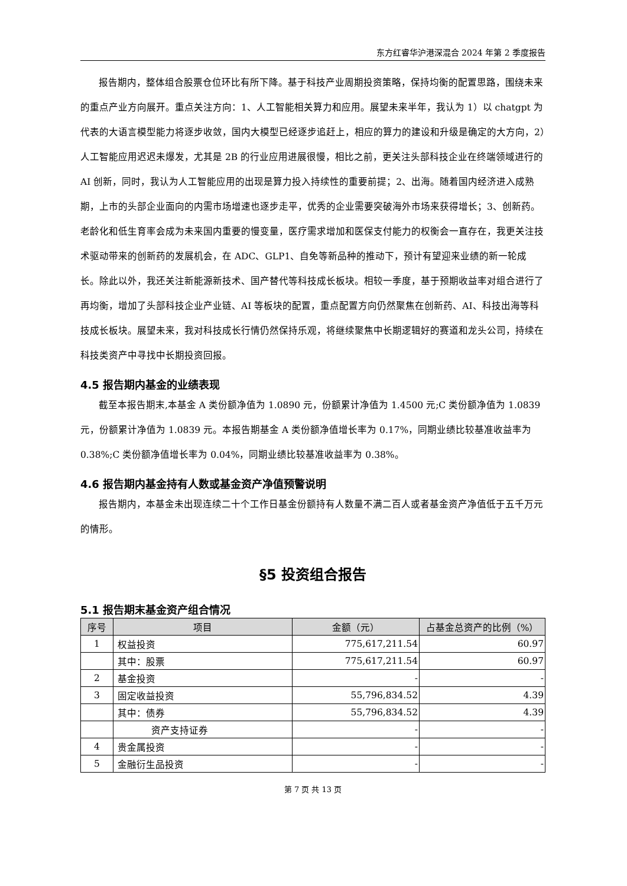东方红睿华沪港深混合 2024 年第 2 季度报告
报告期内，整体组合股票仓位环比有所下降。基于科技产业周期投资策略，保持均衡的配置思路，围绕未来的重点产业方向展开。重点关注方向：1、人工智能相关算力和应用。展望未来半年，我认为 1）以 chatgpt 为代表的大语言模型能力将逐步收敛，国内大模型已经逐步追赶上，相应的算力的建设和升级是确定的大方向，2）人工智能应用迟迟未爆发，尤其是 2B 的行业应用进展很慢，相比之前，更关注头部科技企业在终端领域进行的 AI 创新，同时，我认为人工智能应用的出现是算力投入持续性的重要前提；2、出海。随着国内经济进入成熟期，上市的头部企业面向的内需市场增速也逐步走平，优秀的企业需要突破海外市场来获得增长；3、创新药。老龄化和低生育率会成为未来国内重要的慢变量，医疗需求增加和医保支付能力的权衡会一直存在，我更关注技术驱动带来的创新药的发展机会，在 ADC、GLP1、自免等新品种的推动下，预计有望迎来业绩的新一轮成长。除此以外，我还关注新能源新技术、国产替代等科技成长板块。相较一季度，基于预期收益率对组合进行了再均衡，增加了头部科技企业产业链、AI 等板块的配置，重点配置方向仍然聚焦在创新药、AI、科技出海等科技成长板块。展望未来，我对科技成长行情仍然保持乐观，将继续聚焦中长期逻辑好的赛道和龙头公司，持续在科技类资产中寻找中长期投资回报。
4.5 报告期内基金的业绩表现
截至本报告期末,本基金 A 类份额净值为 1.0890 元，份额累计净值为 1.4500 元;C 类份额净值为 1.0839 元，份额累计净值为 1.0839 元。本报告期基金 A 类份额净值增长率为 0.17%，同期业绩比较基准收益率为 0.38%;C 类份额净值增长率为 0.04%，同期业绩比较基准收益率为 0.38%。
4.6 报告期内基金持有人数或基金资产净值预警说明
报告期内，本基金未出现连续二十个工作日基金份额持有人数量不满二百人或者基金资产净值低于五千万元的情形。
§5 投资组合报告
5.1 报告期末基金资产组合情况
| 序号 | 项目 | 金额（元） | 占基金总资产的比例（%） |
| --- | --- | --- | --- |
| 1 | 权益投资 | 775,617,211.54 | 60.97 |
| | 其中：股票 | 775,617,211.54 | 60.97 |
| 2 | 基金投资 | - | - |
| 3 | 固定收益投资 | 55,796,834.52 | 4.39 |
| | 其中：债券 | 55,796,834.52 | 4.39 |
| | 资产支持证券 | - | - |
| 4 | 贵金属投资 | - | - |
| 5 | 金融衍生品投资 | - | - |
第 7 页 共 13 页